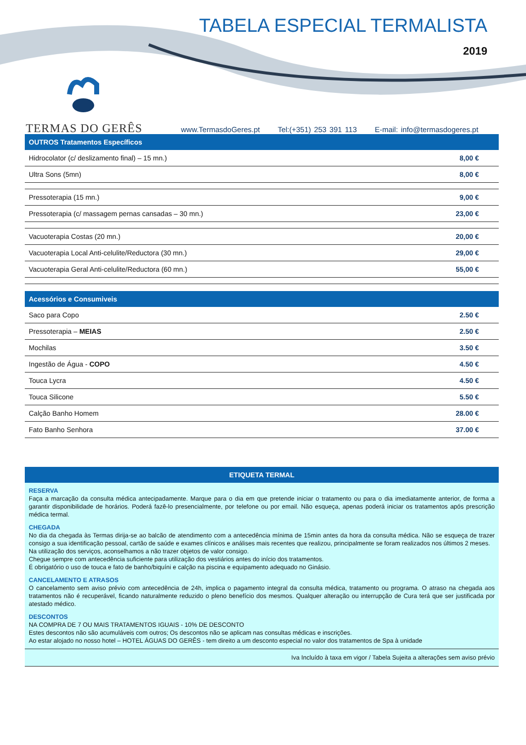TABELA ESPECIAL TERMALISTA
2019
TERMAS DO GERÊS
www.TermasdoGeres.pt Tel:(+351) 253 391 113 E-mail: info@termasdogeres.pt
| OUTROS Tratamentos Específicos | |
| --- | --- |
| Hidrocolator (c/ deslizamento final) – 15 mn.) | 8,00 € |
| Ultra Sons (5mn) | 8,00 € |
| Pressoterapia (15 mn.) | 9,00 € |
| Pressoterapia (c/ massagem pernas cansadas – 30 mn.) | 23,00 € |
| Vacuoterapia Costas (20 mn.) | 20,00 € |
| Vacuoterapia Local Anti-celulite/Reductora (30 mn.) | 29,00 € |
| Vacuoterapia Geral Anti-celulite/Reductora (60 mn.) | 55,00 € |
| Acessórios e Consumiveis | |
| --- | --- |
| Saco para Copo | 2.50 € |
| Pressoterapia – MEIAS | 2.50 € |
| Mochilas | 3.50 € |
| Ingestão de Água - COPO | 4.50 € |
| Touca Lycra | 4.50 € |
| Touca Silicone | 5.50 € |
| Calção Banho Homem | 28.00 € |
| Fato Banho Senhora | 37.00 € |
ETIQUETA TERMAL
RESERVA
Faça a marcação da consulta médica antecipadamente. Marque para o dia em que pretende iniciar o tratamento ou para o dia imediatamente anterior, de forma a garantir disponibilidade de horários. Poderá fazê-lo presencialmente, por telefone ou por email. Não esqueça, apenas poderá iniciar os tratamentos após prescrição médica termal.
CHEGADA
No dia da chegada às Termas dirija-se ao balcão de atendimento com a antecedência mínima de 15min antes da hora da consulta médica. Não se esqueça de trazer consigo a sua identificação pessoal, cartão de saúde e exames clínicos e análises mais recentes que realizou, principalmente se foram realizados nos últimos 2 meses.
Na utilização dos serviços, aconselhamos a não trazer objetos de valor consigo.
Chegue sempre com antecedência suficiente para utilização dos vestiários antes do início dos tratamentos.
É obrigatório o uso de touca e fato de banho/biquíni e calção na piscina e equipamento adequado no Ginásio.
CANCELAMENTO E ATRASOS
O cancelamento sem aviso prévio com antecedência de 24h, implica o pagamento integral da consulta médica, tratamento ou programa. O atraso na chegada aos tratamentos não é recuperável, ficando naturalmente reduzido o pleno benefício dos mesmos. Qualquer alteração ou interrupção de Cura terá que ser justificada por atestado médico.
DESCONTOS
NA COMPRA DE 7 OU MAIS TRATAMENTOS IGUAIS - 10% DE DESCONTO
Estes descontos não são acumuláveis com outros; Os descontos não se aplicam nas consultas médicas e inscrições.
Ao estar alojado no nosso hotel – HOTEL ÁGUAS DO GERÊS - tem direito a um desconto especial no valor dos tratamentos de Spa à unidade
Iva Incluído à taxa em vigor / Tabela Sujeita a alterações sem aviso prévio